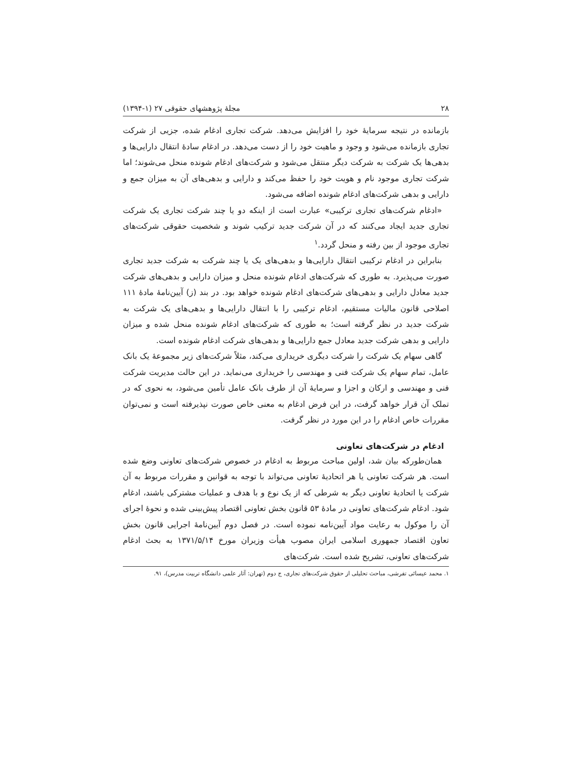۲۸ مجلۀ پژوهشهای حقوقی ۲۷ (۱-۱۳۹۴)
بازمانده در نتیجه سرمایۀ خود را افزایش می‌دهد. شرکت تجاری ادغام شده، جزیی از شرکت تجاری بازمانده می‌شود و وجود و ماهیت خود را از دست می‌دهد. در ادغام سادۀ انتقال دارایی‌ها و بدهی‌ها یک شرکت به شرکت دیگر منتقل می‌شود و شرکت‌های ادغام شونده منحل می‌شوند؛ اما شرکت تجاری موجود نام و هویت خود را حفظ می‌کند و دارایی و بدهی‌های آن به میزان جمع و دارایی و بدهی شرکت‌های ادغام شونده اضافه می‌شود.
«ادغام شرکت‌های تجاری ترکیبی» عبارت است از اینکه دو یا چند شرکت تجاری یک شرکت تجاری جدید ایجاد می‌کنند که در آن شرکت جدید ترکیب شوند و شخصیت حقوقی شرکت‌های تجاری موجود از بین رفته و منحل گردد.<sup>۱</sup>
بنابراین در ادغام ترکیبی انتقال دارایی‌ها و بدهی‌های یک یا چند شرکت به شرکت جدید تجاری صورت می‌پذیرد. به طوری که شرکت‌های ادغام شونده منحل و میزان دارایی و بدهی‌های شرکت جدید معادل دارایی و بدهی‌های شرکت‌های ادغام شونده خواهد بود. در بند (ز) آیین‌نامۀ مادۀ ۱۱۱ اصلاحی قانون مالیات مستقیم، ادغام ترکیبی را با انتقال دارایی‌ها و بدهی‌های یک شرکت به شرکت جدید در نظر گرفته است؛ به طوری که شرکت‌های ادغام شونده منحل شده و میزان دارایی و بدهی شرکت جدید معادل جمع دارایی‌ها و بدهی‌های شرکت ادغام شونده است.
گاهی سهام یک شرکت را شرکت دیگری خریداری می‌کند، مثلاً شرکت‌های زیر مجموعۀ یک بانک عامل، تمام سهام یک شرکت فنی و مهندسی را خریداری می‌نماید. در این حالت مدیریت شرکت فنی و مهندسی و ارکان و اجزا و سرمایۀ آن از طرف بانک عامل تأمین می‌شود، به نحوی که در تملک آن قرار خواهد گرفت، در این فرض ادغام به معنی خاص صورت نپذیرفته است و نمی‌توان مقررات خاص ادغام را در این مورد در نظر گرفت.
ادغام در شرکت‌های تعاونی
همان‌طورکه بیان شد، اولین مباحث مربوط به ادغام در خصوص شرکت‌های تعاونی وضع شده است. هر شرکت تعاونی یا هر اتحادیۀ تعاونی می‌تواند با توجه به قوانین و مقررات مربوط به آن شرکت یا اتحادیۀ تعاونی دیگر به شرطی که از یک نوع و با هدف و عملیات مشترکی باشند، ادغام شود. ادغام شرکت‌های تعاونی در مادۀ ۵۳ قانون بخش تعاونی اقتصاد پیش‌بینی شده و نحوۀ اجرای آن را موکول به رعایت مواد آیین‌نامه نموده است. در فصل دوم آیین‌نامۀ اجرایی قانون بخش تعاون اقتصاد جمهوری اسلامی ایران مصوب هیأت وزیران مورخ ۱۳۷۱/۵/۱۴ به بحث ادغام شرکت‌های تعاونی، تشریح شده است. شرکت‌های
۱. محمد عیسائی تفرشی، مباحث تحلیلی از حقوق شرکت‌های تجاری، ج دوم (تهران: آثار علمی دانشگاه تربیت مدرس)، ۹۱.